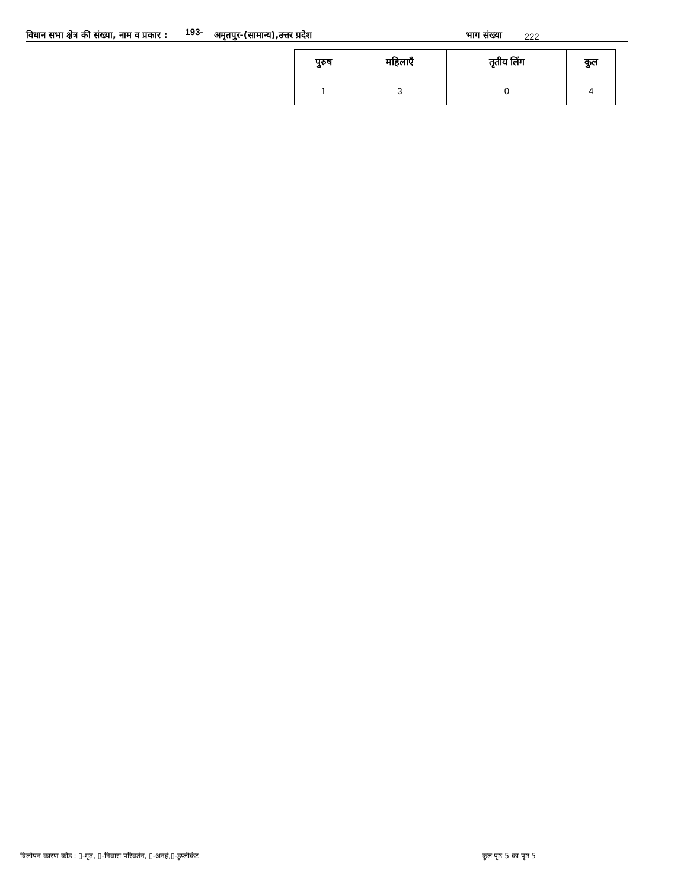विधान सभा क्षेत्र की संख्या, नाम व प्रकार : 193- अमृतपुर-(सामान्य),उत्तर प्रदेश भाग संख्या 222
| पुरुष | महिलाएँ | तृतीय लिंग | कुल |
| --- | --- | --- | --- |
| 1 | 3 | 0 | 4 |
विलोपन कारण कोड : ▯-मृत, ▯-निवास परिवर्तन, ▯-अनर्ह,▯-डुप्लीकेट कुल पृष्ठ 5 का पृष्ठ 5